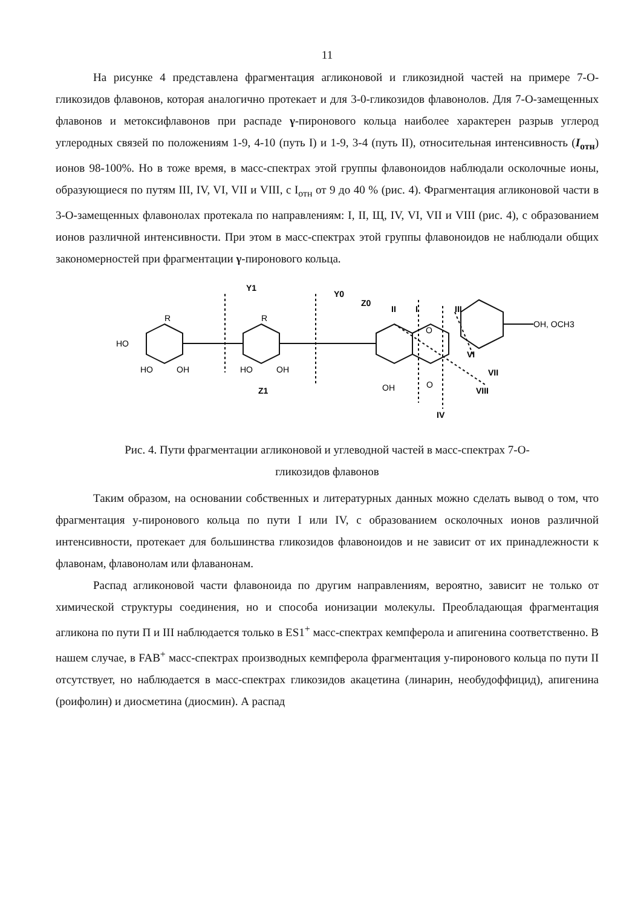11
На рисунке 4 представлена фрагментация агликоновой и гликозидной частей на примере 7-О-гликозидов флавонов, которая аналогично протекает и для 3-0-гликозидов флавонолов. Для 7-О-замещенных флавонов и метоксифлавонов при распаде γ-пиронового кольца наиболее характерен разрыв углерод углеродных связей по положениям 1-9, 4-10 (путь I) и 1-9, 3-4 (путь II), относительная интенсивность (I<sub>отн</sub>) ионов 98-100%. Но в тоже время, в масс-спектрах этой группы флавоноидов наблюдали осколочные ионы, образующиеся по путям III, IV, VI, VII и VIII, с I<sub>отн</sub> от 9 до 40 % (рис. 4). Фрагментация агликоновой части в 3-О-замещенных флавонолах протекала по направлениям: I, II, Щ, IV, VI, VII и VIII (рис. 4), с образованием ионов различной интенсивности. При этом в масс-спектрах этой группы флавоноидов не наблюдали общих закономерностей при фрагментации γ-пиронового кольца.
Y1
Y0
Z0
Z1
II
I
III
VI
VII
VIII
IV
OH, OCH3
HO
HO
OH
HO
OH
OH
O
R
R
O
Рис. 4. Пути фрагментации агликоновой и углеводной частей в масс-спектрах 7-О-
гликозидов флавонов
Таким образом, на основании собственных и литературных данных можно сделать вывод о том, что фрагментация у-пиронового кольца по пути I или IV, с образованием осколочных ионов различной интенсивности, протекает для большинства гликозидов флавоноидов и не зависит от их принадлежности к флавонам, флавонолам или флаванонам.
Распад агликоновой части флавоноида по другим направлениям, вероятно, зависит не только от химической структуры соединения, но и способа ионизации молекулы. Преобладающая фрагментация агликона по пути П и III наблюдается только в ES1<sup>+</sup> масс-спектрах кемпферола и апигенина соответственно. В нашем случае, в FAB<sup>+</sup> масс-спектрах производных кемпферола фрагментация у-пиронового кольца по пути II отсутствует, но наблюдается в масс-спектрах гликозидов акацетина (линарин, необудоффицид), апигенина (роифолин) и диосметина (диосмин). А распад